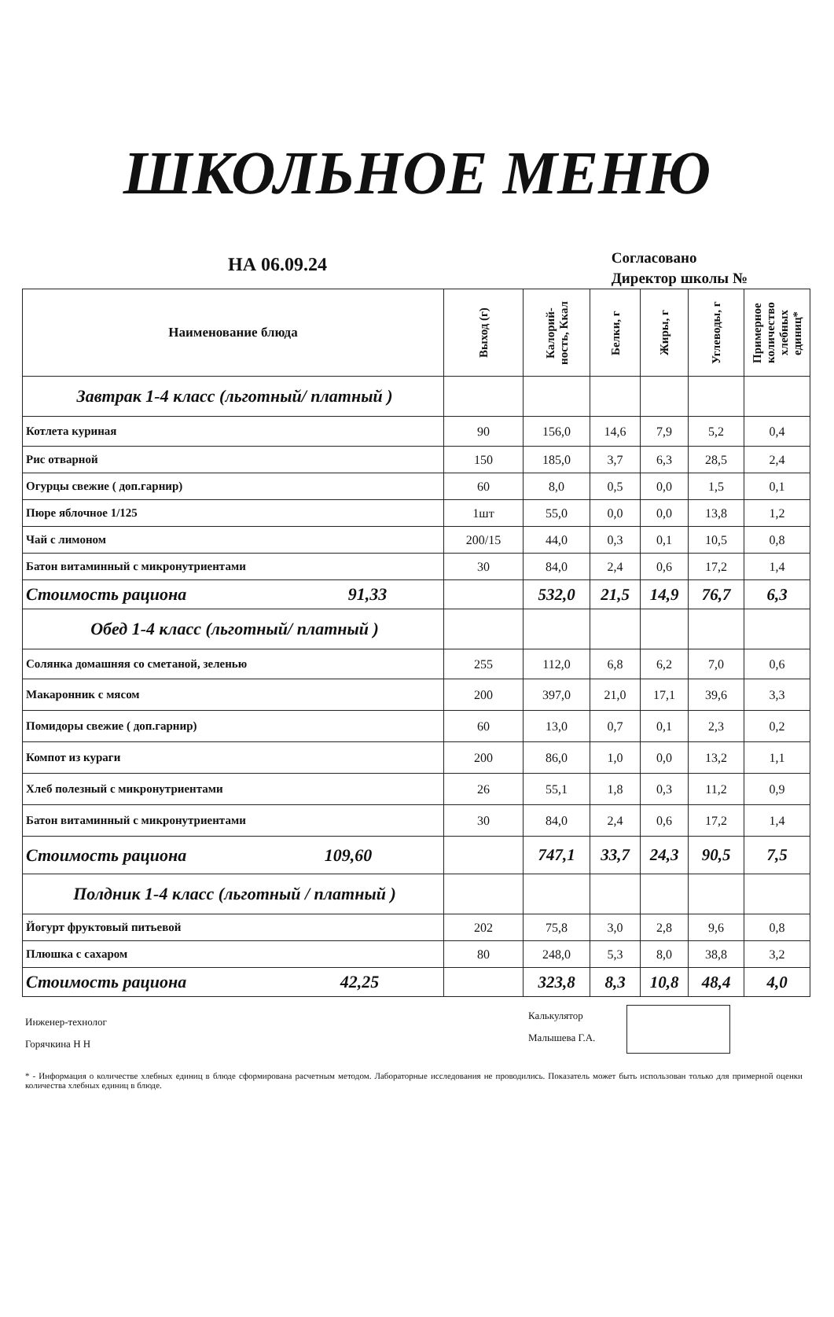ШКОЛЬНОЕ МЕНЮ
НА 06.09.24
Согласовано
Директор школы №
| Наименование блюда | Выход (г) | Калорий- ность, Ккал | Белки, г | Жиры, г | Углеводы, г | Примерное количество хлебных единиц* |
| --- | --- | --- | --- | --- | --- | --- |
| Завтрак 1-4 класс (льготный/ платный ) | | | | | | |
| Котлета куриная | 90 | 156,0 | 14,6 | 7,9 | 5,2 | 0,4 |
| Рис отварной | 150 | 185,0 | 3,7 | 6,3 | 28,5 | 2,4 |
| Огурцы свежие ( доп.гарнир) | 60 | 8,0 | 0,5 | 0,0 | 1,5 | 0,1 |
| Пюре яблочное 1/125 | 1шт | 55,0 | 0,0 | 0,0 | 13,8 | 1,2 |
| Чай с лимоном | 200/15 | 44,0 | 0,3 | 0,1 | 10,5 | 0,8 |
| Батон витаминный с микронутриентами | 30 | 84,0 | 2,4 | 0,6 | 17,2 | 1,4 |
| Стоимость рациона 91,33 | | 532,0 | 21,5 | 14,9 | 76,7 | 6,3 |
| Обед 1-4 класс (льготный/ платный ) | | | | | | |
| Солянка домашняя со сметаной, зеленью | 255 | 112,0 | 6,8 | 6,2 | 7,0 | 0,6 |
| Макаронник с мясом | 200 | 397,0 | 21,0 | 17,1 | 39,6 | 3,3 |
| Помидоры свежие ( доп.гарнир) | 60 | 13,0 | 0,7 | 0,1 | 2,3 | 0,2 |
| Компот из кураги | 200 | 86,0 | 1,0 | 0,0 | 13,2 | 1,1 |
| Хлеб полезный с микронутриентами | 26 | 55,1 | 1,8 | 0,3 | 11,2 | 0,9 |
| Батон витаминный с микронутриентами | 30 | 84,0 | 2,4 | 0,6 | 17,2 | 1,4 |
| Стоимость рациона 109,60 | | 747,1 | 33,7 | 24,3 | 90,5 | 7,5 |
| Полдник 1-4 класс (льготный / платный ) | | | | | | |
| Йогурт фруктовый питьевой | 202 | 75,8 | 3,0 | 2,8 | 9,6 | 0,8 |
| Плюшка с сахаром | 80 | 248,0 | 5,3 | 8,0 | 38,8 | 3,2 |
| Стоимость рациона 42,25 | | 323,8 | 8,3 | 10,8 | 48,4 | 4,0 |
Инженер-технолог
Горячкина Н Н
Калькулятор
Малышева Г.А.
* - Информация о количестве хлебных единиц в блюде сформирована расчетным методом. Лабораторные исследования не проводились. Показатель может быть использован только для примерной оценки количества хлебных единиц в блюде.